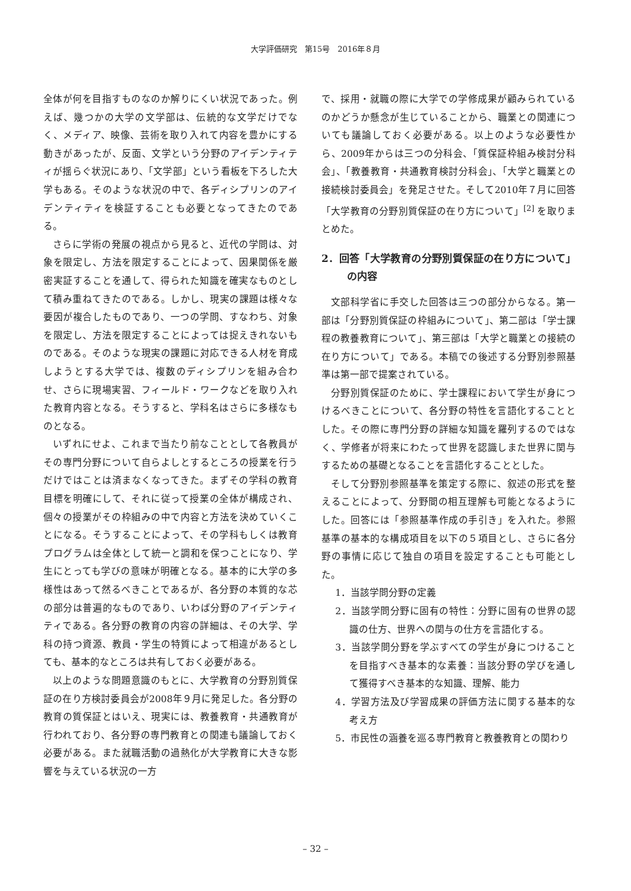大学評価研究　第15号　2016年８月
全体が何を目指すものなのか解りにくい状況であった。例えば、幾つかの大学の文学部は、伝統的な文学だけでなく、メディア、映像、芸術を取り入れて内容を豊かにする動きがあったが、反面、文学という分野のアイデンティティが揺らぐ状況にあり、「文学部」という看板を下ろした大学もある。そのような状況の中で、各ディシプリンのアイデンティティを検証することも必要となってきたのである。
さらに学術の発展の視点から見ると、近代の学問は、対象を限定し、方法を限定することによって、因果関係を厳密実証することを通して、得られた知識を確実なものとして積み重ねてきたのである。しかし、現実の課題は様々な要因が複合したものであり、一つの学問、すなわち、対象を限定し、方法を限定することによっては捉えきれないものである。そのような現実の課題に対応できる人材を育成しようとする大学では、複数のディシプリンを組み合わせ、さらに現場実習、フィールド・ワークなどを取り入れた教育内容となる。そうすると、学科名はさらに多様なものとなる。
いずれにせよ、これまで当たり前なこととして各教員がその専門分野について自らよしとするところの授業を行うだけではことは済まなくなってきた。まずその学科の教育目標を明確にして、それに従って授業の全体が構成され、個々の授業がその枠組みの中で内容と方法を決めていくことになる。そうすることによって、その学科もしくは教育プログラムは全体として統一と調和を保つことになり、学生にとっても学びの意味が明確となる。基本的に大学の多様性はあって然るべきことであるが、各分野の本質的な芯の部分は普遍的なものであり、いわば分野のアイデンティティである。各分野の教育の内容の詳細は、その大学、学科の持つ資源、教員・学生の特質によって相違があるとしても、基本的なところは共有しておく必要がある。
以上のような問題意識のもとに、大学教育の分野別質保証の在り方検討委員会が2008年９月に発足した。各分野の教育の質保証とはいえ、現実には、教養教育・共通教育が行われており、各分野の専門教育との関連も議論しておく必要がある。また就職活動の過熱化が大学教育に大きな影響を与えている状況の一方
で、採用・就職の際に大学での学修成果が顧みられているのかどうか懸念が生じていることから、職業との関連についても議論しておく必要がある。以上のような必要性から、2009年からは三つの分科会、「質保証枠組み検討分科会」、「教養教育・共通教育検討分科会」、「大学と職業との接続検討委員会」を発足させた。そして2010年７月に回答「大学教育の分野別質保証の在り方について」<sup>[2]</sup> を取りまとめた。
2．回答「大学教育の分野別質保証の在り方について」の内容
文部科学省に手交した回答は三つの部分からなる。第一部は「分野別質保証の枠組みについて」、第二部は「学士課程の教養教育について」、第三部は「大学と職業との接続の在り方について」である。本稿での後述する分野別参照基準は第一部で提案されている。
分野別質保証のために、学士課程において学生が身につけるべきことについて、各分野の特性を言語化することとした。その際に専門分野の詳細な知識を羅列するのではなく、学修者が将来にわたって世界を認識しまた世界に関与するための基礎となることを言語化することとした。
そして分野別参照基準を策定する際に、叙述の形式を整えることによって、分野間の相互理解も可能となるようにした。回答には「参照基準作成の手引き」を入れた。参照基準の基本的な構成項目を以下の５項目とし、さらに各分野の事情に応じて独自の項目を設定することも可能とした。
1．当該学問分野の定義
2．当該学問分野に固有の特性：分野に固有の世界の認識の仕方、世界への関与の仕方を言語化する。
3．当該学問分野を学ぶすべての学生が身につけることを目指すべき基本的な素養：当該分野の学びを通して獲得すべき基本的な知識、理解、能力
4．学習方法及び学習成果の評価方法に関する基本的な考え方
5．市民性の涵養を巡る専門教育と教養教育との関わり
– 32 –